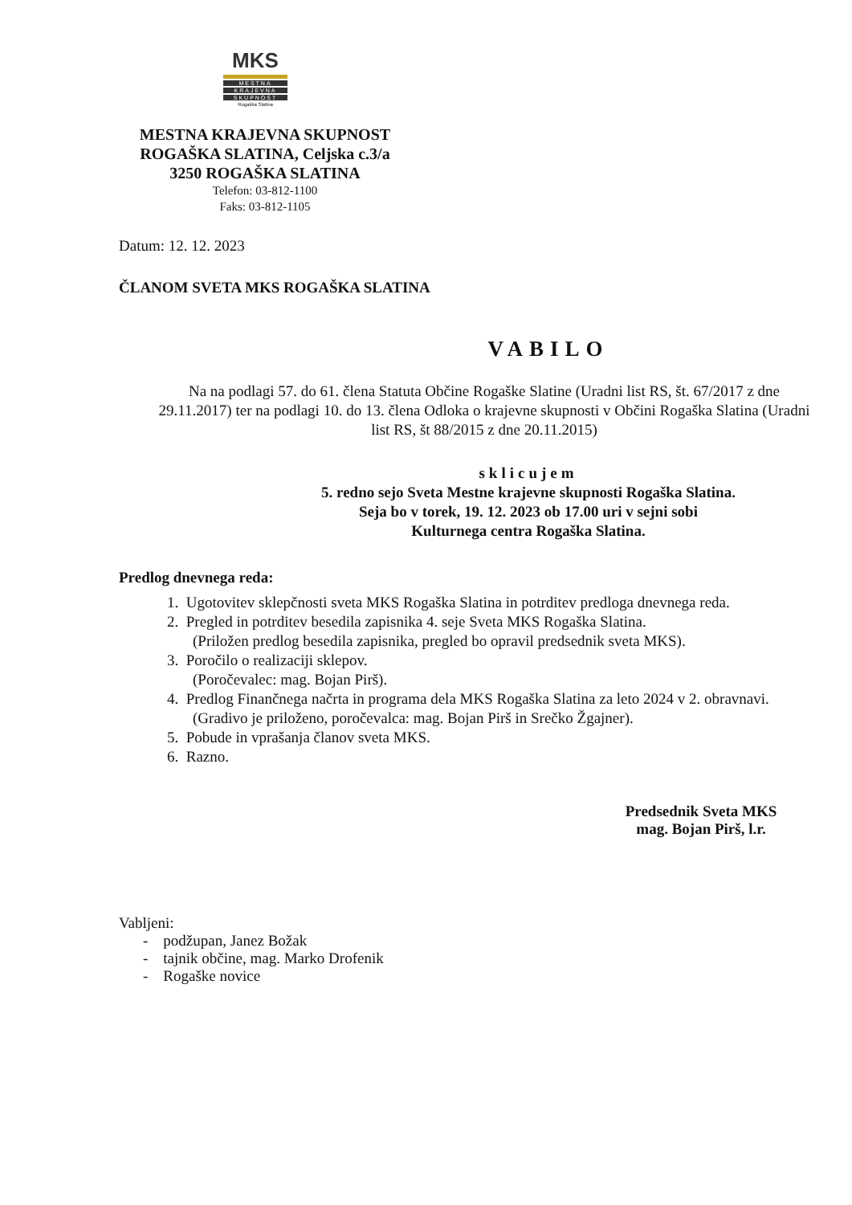MKS
MESTNA
KRAJEVNA
SKUPNOST
Rogaška Slatina
MESTNA KRAJEVNA SKUPNOST
ROGAŠKA SLATINA, Celjska c.3/a
3250 ROGAŠKA SLATINA
Telefon: 03-812-1100
Faks: 03-812-1105
Datum: 12. 12. 2023
ČLANOM SVETA MKS ROGAŠKA SLATINA
VABILO
Na na podlagi 57. do 61. člena Statuta Občine Rogaške Slatine (Uradni list RS, št. 67/2017 z dne 29.11.2017) ter na podlagi 10. do 13. člena Odloka o krajevne skupnosti v Občini Rogaška Slatina (Uradni list RS, št 88/2015 z dne 20.11.2015)
sklicujem
5. redno sejo Sveta Mestne krajevne skupnosti Rogaška Slatina.
Seja bo v torek, 19. 12. 2023 ob 17.00 uri v sejni sobi
Kulturnega centra Rogaška Slatina.
Predlog dnevnega reda:
1. Ugotovitev sklepčnosti sveta MKS Rogaška Slatina in potrditev predloga dnevnega reda.
2. Pregled in potrditev besedila zapisnika 4. seje Sveta MKS Rogaška Slatina.
(Priložen predlog besedila zapisnika, pregled bo opravil predsednik sveta MKS).
3. Poročilo o realizaciji sklepov.
(Poročevalec: mag. Bojan Pirš).
4. Predlog Finančnega načrta in programa dela MKS Rogaška Slatina za leto 2024 v 2. obravnavi.
(Gradivo je priloženo, poročevalca: mag. Bojan Pirš in Srečko Žgajner).
5. Pobude in vprašanja članov sveta MKS.
6. Razno.
Predsednik Sveta MKS
mag. Bojan Pirš, l.r.
Vabljeni:
- podžupan, Janez Božak
- tajnik občine, mag. Marko Drofenik
- Rogaške novice